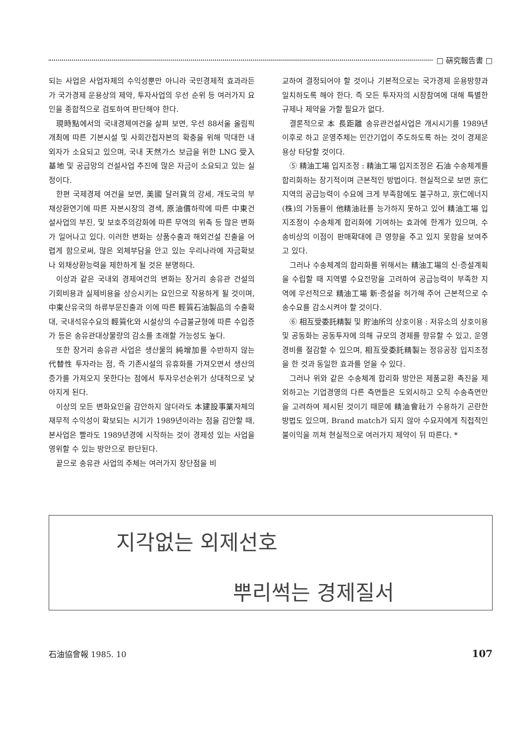□ 硏究報告書 □
되는 사업은 사업자체의 수익성뿐만 아니라 국민경제적 효과라든가 국가경제 운용상의 제약, 투자사업의 우선 순위 등 여러가지 요인을 종합적으로 검토하여 판단해야 한다.
現時點에서의 국내경제여건을 살펴 보면, 우선 88서울 올림픽 개최에 따른 기본시설 및 사회간접자본의 확충을 위해 막대한 내외자가 소요되고 있으며, 국내 天然가스 보급을 위한 LNG 受入基地 및 공급망의 건설사업 추진에 많은 자금이 소요되고 있는 실정이다.
한편 국제경제 여건을 보면, 美國 달러貨의 강세, 개도국의 부채상환연기에 따른 자본시장의 경색, 原油價하락에 따른 中東건설사업의 부진, 및 보호주의강화에 따른 무역의 위축 등 많은 변화가 일어나고 있다. 이러한 변화는 상품수출과 해외건설 진출을 어렵게 함으로써, 많은 외체부담을 안고 있는 우리나라에 자금확보나 외채상환능력을 제한하게 될 것은 분명하다.
이상과 같은 국내외 경제여건의 변화는 장거리 송유관 건설의 기회비용과 실제비용을 상승시키는 요인으로 작용하게 될 것이며, 中東산유국의 하류부문진출과 이에 따른 輕質石油製品의 수출확대, 국내석유수요의 輕質化와 시설상의 수급불균형에 따른 수입증가 등은 송유관대상물량의 감소를 초래할 가능성도 높다.
또한 장거리 송유관 사업은 생산물의 純增加를 수반하지 않는 代替性 투자라는 점, 즉 기존시설의 유휴화를 가져오면서 생산의 증가를 가져오지 못한다는 점에서 투자우선순위가 상대적으로 낮아지게 된다.
이상의 모든 변화요인을 감안하지 않더라도 本建設事業자체의 재무적 수익성이 확보되는 시기가 1989년이라는 점을 감안할 때, 본사업은 빨라도 1989년경에 시작하는 것이 경제성 있는 사업을 영위할 수 있는 방안으로 판단된다.
끝으로 송유관 사업의 주체는 여러가지 장단점을 비
교하여 결정되어야 할 것이나 기본적으로는 국가경제 운용방향과 일치하도록 해야 한다. 즉 모든 투자자의 시장참여에 대해 특별한 규제나 제약을 가할 필요가 없다.
결론적으로 本 長距離 송유관건설사업은 개시시기를 1989년 이후로 하고 운영주체는 민간기업이 주도하도록 하는 것이 경제운용상 타당할 것이다.
⑤ 精油工場 입지조정 : 精油工場 입지조정은 石油 수송체계를 합리화하는 장기적이며 근본적인 방법이다. 현실적으로 보면 京仁지역의 공급능력이 수요에 크게 부족함에도 불구하고, 京仁에너지(株)의 가동률이 他精油社를 능가하지 못하고 있어 精油工場 입지조정이 수송체계 합리화에 기여하는 효과에 한계가 있으며, 수송비상의 이점이 판매확대에 큰 영향을 주고 있지 못함을 보여주고 있다.
그러나 수송체계의 합리화를 위해서는 精油工場의 신·증설계획을 수립할 때 지역별 수요전망을 고려하여 공급능력이 부족한 지역에 우선적으로 精油工場 新·증설을 허가해 주어 근본적으로 수송수요를 감소시켜야 할 것이다.
⑥ 相互受委託精製 및 貯油所의 상호이용 : 저유소의 상호이용 및 공동화는 공동투자에 의해 규모의 경제를 향유할 수 있고, 운영경비를 절감할 수 있으며, 相互受委託精製는 정유공장 입지조정을 한 것과 동일한 효과를 얻을 수 있다.
그러나 위와 같은 수송체계 합리화 방안은 제품교환 촉진을 제외하고는 기업경영의 다른 측면들은 도외시하고 오직 수송측면만을 고려하여 제시된 것이기 때문에 精油會社가 수용하기 곤란한 방법도 있으며, Brand match가 되지 않아 수요자에게 직접적인 불이익을 끼쳐 현실적으로 여러가지 제약이 뒤 따른다. *
지각없는 외제선호
뿌리썩는 경제질서
石油協會報 1985. 10 107